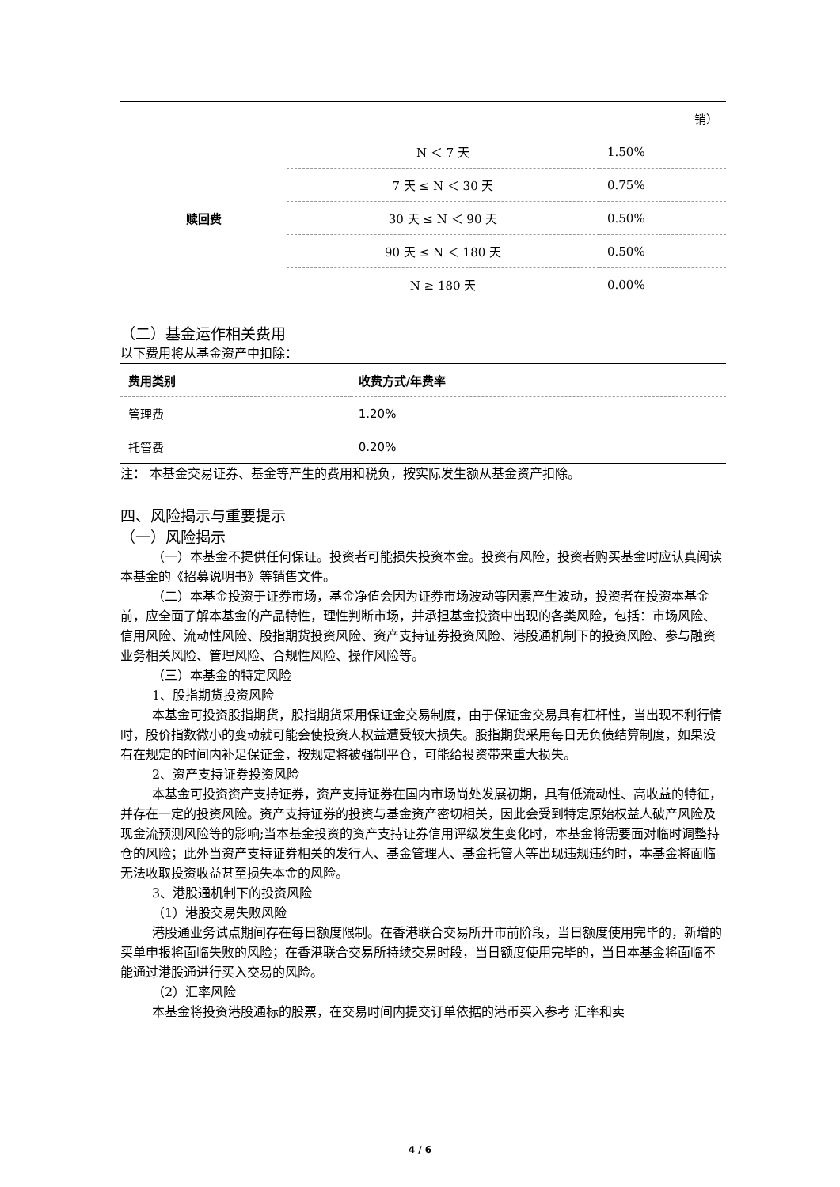| | | 销） |
| 赎回费 | N ＜ 7 天 | 1.50% |
| | 7 天 ≤ N ＜ 30 天 | 0.75% |
| | 30 天 ≤ N ＜ 90 天 | 0.50% |
| | 90 天 ≤ N ＜ 180 天 | 0.50% |
| | N ≥ 180 天 | 0.00% |
（二）基金运作相关费用
以下费用将从基金资产中扣除：
| 费用类别 | 收费方式/年费率 |
| --- | --- |
| 管理费 | 1.20% |
| 托管费 | 0.20% |
注： 本基金交易证券、基金等产生的费用和税负，按实际发生额从基金资产扣除。
四、风险揭示与重要提示
（一）风险揭示
（一）本基金不提供任何保证。投资者可能损失投资本金。投资有风险，投资者购买基金时应认真阅读本基金的《招募说明书》等销售文件。
（二）本基金投资于证券市场，基金净值会因为证券市场波动等因素产生波动，投资者在投资本基金前，应全面了解本基金的产品特性，理性判断市场，并承担基金投资中出现的各类风险，包括：市场风险、信用风险、流动性风险、股指期货投资风险、资产支持证券投资风险、港股通机制下的投资风险、参与融资业务相关风险、管理风险、合规性风险、操作风险等。
（三）本基金的特定风险
1、股指期货投资风险
本基金可投资股指期货，股指期货采用保证金交易制度，由于保证金交易具有杠杆性，当出现不利行情时，股价指数微小的变动就可能会使投资人权益遭受较大损失。股指期货采用每日无负债结算制度，如果没有在规定的时间内补足保证金，按规定将被强制平仓，可能给投资带来重大损失。
2、资产支持证券投资风险
本基金可投资资产支持证券，资产支持证券在国内市场尚处发展初期，具有低流动性、高收益的特征，并存在一定的投资风险。资产支持证券的投资与基金资产密切相关，因此会受到特定原始权益人破产风险及现金流预测风险等的影响;当本基金投资的资产支持证券信用评级发生变化时，本基金将需要面对临时调整持仓的风险；此外当资产支持证券相关的发行人、基金管理人、基金托管人等出现违规违约时，本基金将面临无法收取投资收益甚至损失本金的风险。
3、港股通机制下的投资风险
（1）港股交易失败风险
港股通业务试点期间存在每日额度限制。在香港联合交易所开市前阶段，当日额度使用完毕的，新增的买单申报将面临失败的风险；在香港联合交易所持续交易时段，当日额度使用完毕的，当日本基金将面临不能通过港股通进行买入交易的风险。
（2）汇率风险
本基金将投资港股通标的股票，在交易时间内提交订单依据的港币买入参考 汇率和卖
4 / 6